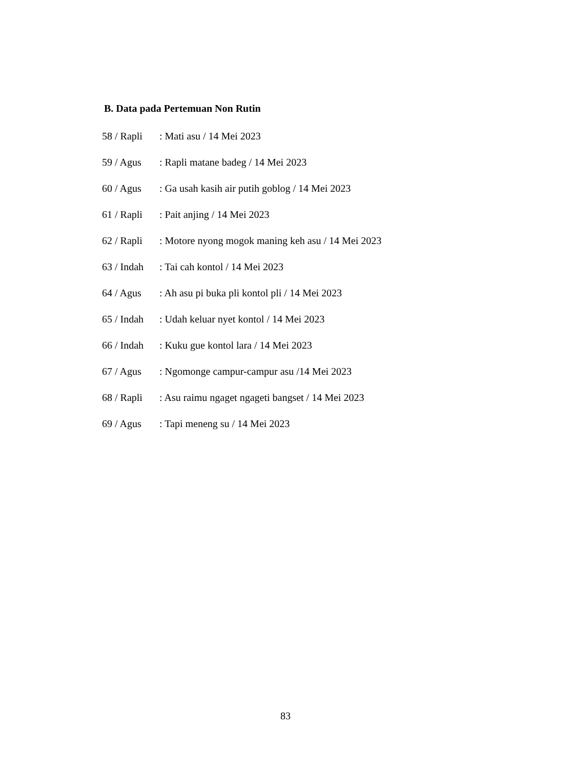B. Data pada Pertemuan Non Rutin
58 / Rapli : Mati asu / 14 Mei 2023
59 / Agus : Rapli matane badeg / 14 Mei 2023
60 / Agus : Ga usah kasih air putih goblog / 14 Mei 2023
61 / Rapli : Pait anjing / 14 Mei 2023
62 / Rapli : Motore nyong mogok maning keh asu / 14 Mei 2023
63 / Indah : Tai cah kontol / 14 Mei 2023
64 / Agus : Ah asu pi buka pli kontol pli / 14 Mei 2023
65 / Indah : Udah keluar nyet kontol / 14 Mei 2023
66 / Indah : Kuku gue kontol lara / 14 Mei 2023
67 / Agus : Ngomonge campur-campur asu /14 Mei 2023
68 / Rapli : Asu raimu ngaget ngageti bangset / 14 Mei 2023
69 / Agus : Tapi meneng su / 14 Mei 2023
83